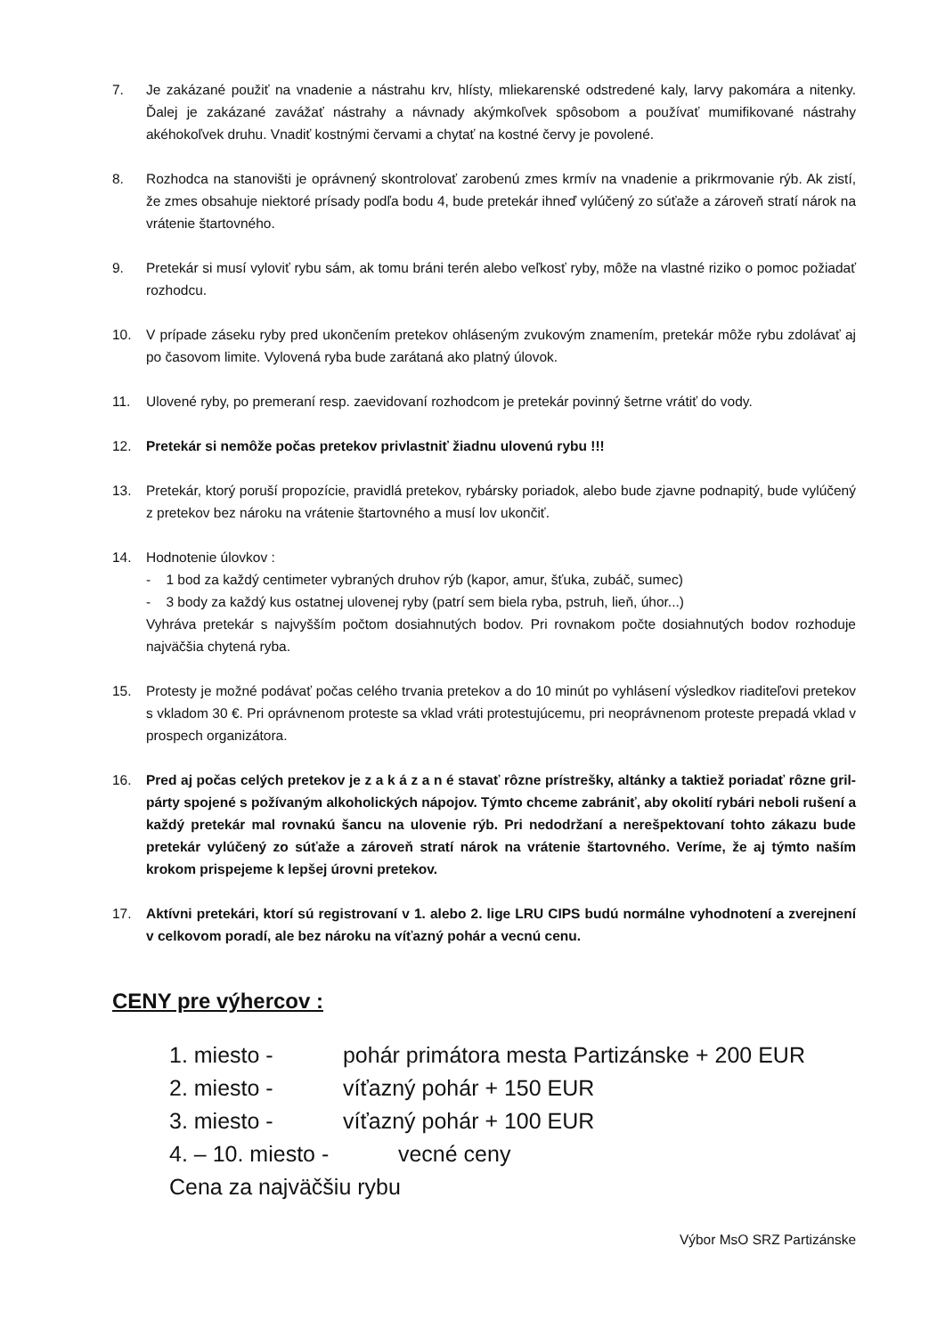7. Je zakázané použiť na vnadenie a nástrahu krv, hlísty, mliekarenské odstredené kaly, larvy pakomára a nitenky. Ďalej je zakázané zavážať nástrahy a návnady akýmkoľvek spôsobom a používať mumifikované nástrahy akéhokoľvek druhu. Vnadiť kostnými červami a chytať na kostné červy je povolené.
8. Rozhodca na stanovišti je oprávnený skontrolovať zarobenú zmes krmív na vnadenie a prikrmovanie rýb. Ak zistí, že zmes obsahuje niektoré prísady podľa bodu 4, bude pretekár ihneď vylúčený zo súťaže a zároveň stratí nárok na vrátenie štartovného.
9. Pretekár si musí vyloviť rybu sám, ak tomu bráni terén alebo veľkosť ryby, môže na vlastné riziko o pomoc požiadať rozhodcu.
10. V prípade záseku ryby pred ukončením pretekov ohláseným zvukovým znamením, pretekár môže rybu zdolávať aj po časovom limite. Vylovená ryba bude zarátaná ako platný úlovok.
11. Ulovené ryby, po premeraní resp. zaevidovaní rozhodcom je pretekár povinný šetrne vrátiť do vody.
12. Pretekár si nemôže počas pretekov privlastniť žiadnu ulovenú rybu !!!
13. Pretekár, ktorý poruší propozície, pravidlá pretekov, rybársky poriadok, alebo bude zjavne podnapitý, bude vylúčený z pretekov bez nároku na vrátenie štartovného a musí lov ukončiť.
14. Hodnotenie úlovkov :
- 1 bod za každý centimeter vybraných druhov rýb (kapor, amur, šťuka, zubáč, sumec)
- 3 body za každý kus ostatnej ulovenej ryby (patrí sem biela ryba, pstruh, lieň, úhor...)
Vyhráva pretekár s najvyšším počtom dosiahnutých bodov. Pri rovnakom počte dosiahnutých bodov rozhoduje najväčšia chytená ryba.
15. Protesty je možné podávať počas celého trvania pretekov a do 10 minút po vyhlásení výsledkov riaditeľovi pretekov s vkladom 30 €. Pri oprávnenom proteste sa vklad vráti protestujúcemu, pri neoprávnenom proteste prepadá vklad v prospech organizátora.
16. Pred aj počas celých pretekov je z a k á z a n é stavať rôzne prístrešky, altánky a taktiež poriadať rôzne gril-párty spojené s požívaným alkoholických nápojov. Týmto chceme zabrániť, aby okolití rybári neboli rušení a každý pretekár mal rovnakú šancu na ulovenie rýb. Pri nedodržaní a nerešpektovaní tohto zákazu bude pretekár vylúčený zo súťaže a zároveň stratí nárok na vrátenie štartovného. Veríme, že aj týmto naším krokom prispejeme k lepšej úrovni pretekov.
17. Aktívni pretekári, ktorí sú registrovaní v 1. alebo 2. lige LRU CIPS budú normálne vyhodnotení a zverejnení v celkovom poradí, ale bez nároku na víťazný pohár a vecnú cenu.
CENY pre výhercov :
1. miesto - pohár primátora mesta Partizánske + 200 EUR
2. miesto - víťazný pohár + 150 EUR
3. miesto - víťazný pohár + 100 EUR
4. – 10. miesto - vecné ceny
Cena za najväčšiu rybu
Výbor MsO SRZ Partizánske